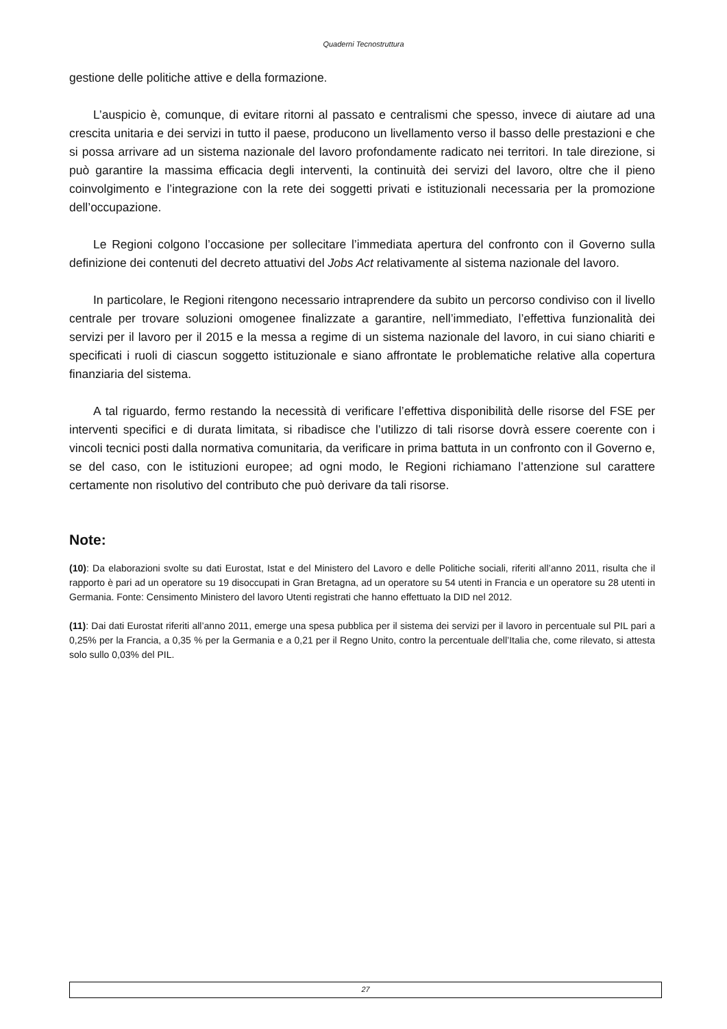Quaderni Tecnostruttura
gestione delle politiche attive e della formazione.
L’auspicio è, comunque, di evitare ritorni al passato e centralismi che spesso, invece di aiutare ad una crescita unitaria e dei servizi in tutto il paese, producono un livellamento verso il basso delle prestazioni e che si possa arrivare ad un sistema nazionale del lavoro profondamente radicato nei territori. In tale direzione, si può garantire la massima efficacia degli interventi, la continuità dei servizi del lavoro, oltre che il pieno coinvolgimento e l’integrazione con la rete dei soggetti privati e istituzionali necessaria per la promozione dell’occupazione.
Le Regioni colgono l’occasione per sollecitare l’immediata apertura del confronto con il Governo sulla definizione dei contenuti del decreto attuativi del Jobs Act relativamente al sistema nazionale del lavoro.
In particolare, le Regioni ritengono necessario intraprendere da subito un percorso condiviso con il livello centrale per trovare soluzioni omogenee finalizzate a garantire, nell’immediato, l’effettiva funzionalità dei servizi per il lavoro per il 2015 e la messa a regime di un sistema nazionale del lavoro, in cui siano chiariti e specificati i ruoli di ciascun soggetto istituzionale e siano affrontate le problematiche relative alla copertura finanziaria del sistema.
A tal riguardo, fermo restando la necessità di verificare l’effettiva disponibilità delle risorse del FSE per interventi specifici e di durata limitata, si ribadisce che l’utilizzo di tali risorse dovrà essere coerente con i vincoli tecnici posti dalla normativa comunitaria, da verificare in prima battuta in un confronto con il Governo e, se del caso, con le istituzioni europee; ad ogni modo, le Regioni richiamano l’attenzione sul carattere certamente non risolutivo del contributo che può derivare da tali risorse.
Note:
(10): Da elaborazioni svolte su dati Eurostat, Istat e del Ministero del Lavoro e delle Politiche sociali, riferiti all’anno 2011, risulta che il rapporto è pari ad un operatore su 19 disoccupati in Gran Bretagna, ad un operatore su 54 utenti in Francia e un operatore su 28 utenti in Germania. Fonte: Censimento Ministero del lavoro Utenti registrati che hanno effettuato la DID nel 2012.
(11): Dai dati Eurostat riferiti all’anno 2011, emerge una spesa pubblica per il sistema dei servizi per il lavoro in percentuale sul PIL pari a 0,25% per la Francia, a 0,35 % per la Germania e a 0,21 per il Regno Unito, contro la percentuale dell’Italia che, come rilevato, si attesta solo sullo 0,03% del PIL.
27